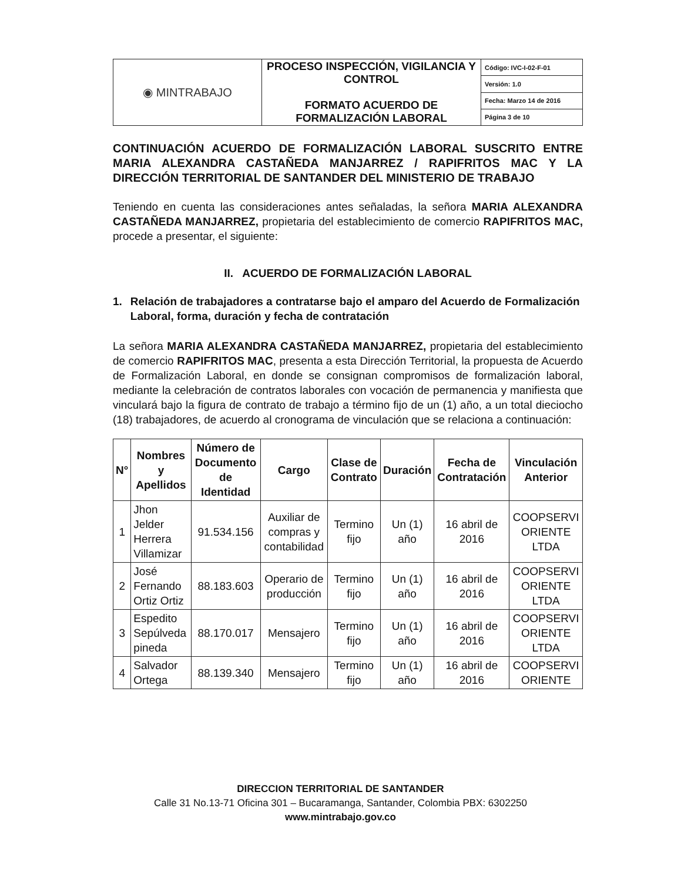| ◉ MINTRABAJO | PROCESO INSPECCIÓN, VIGILANCIA Y CONTROL FORMATO ACUERDO DE FORMALIZACIÓN LABORAL | Código: IVC-I-02-F-01 |
| | | Versión: 1.0 |
| | | Fecha: Marzo 14 de 2016 |
| | | Página 3 de 10 |
CONTINUACIÓN ACUERDO DE FORMALIZACIÓN LABORAL SUSCRITO ENTRE MARIA ALEXANDRA CASTAÑEDA MANJARREZ / RAPIFRITOS MAC Y LA DIRECCIÓN TERRITORIAL DE SANTANDER DEL MINISTERIO DE TRABAJO
Teniendo en cuenta las consideraciones antes señaladas, la señora MARIA ALEXANDRA CASTAÑEDA MANJARREZ, propietaria del establecimiento de comercio RAPIFRITOS MAC, procede a presentar, el siguiente:
II. ACUERDO DE FORMALIZACIÓN LABORAL
1. Relación de trabajadores a contratarse bajo el amparo del Acuerdo de Formalización Laboral, forma, duración y fecha de contratación
La señora MARIA ALEXANDRA CASTAÑEDA MANJARREZ, propietaria del establecimiento de comercio RAPIFRITOS MAC, presenta a esta Dirección Territorial, la propuesta de Acuerdo de Formalización Laboral, en donde se consignan compromisos de formalización laboral, mediante la celebración de contratos laborales con vocación de permanencia y manifiesta que vinculará bajo la figura de contrato de trabajo a término fijo de un (1) año, a un total dieciocho (18) trabajadores, de acuerdo al cronograma de vinculación que se relaciona a continuación:
| N° | Nombres y Apellidos | Número de Documento de Identidad | Cargo | Clase de Contrato | Duración | Fecha de Contratación | Vinculación Anterior |
| --- | --- | --- | --- | --- | --- | --- | --- |
| 1 | Jhon Jelder Herrera Villamizar | 91.534.156 | Auxiliar de compras y contabilidad | Termino fijo | Un (1) año | 16 abril de 2016 | COOPSERVI ORIENTE LTDA |
| 2 | José Fernando Ortiz Ortiz | 88.183.603 | Operario de producción | Termino fijo | Un (1) año | 16 abril de 2016 | COOPSERVI ORIENTE LTDA |
| 3 | Espedito Sepúlveda pineda | 88.170.017 | Mensajero | Termino fijo | Un (1) año | 16 abril de 2016 | COOPSERVI ORIENTE LTDA |
| 4 | Salvador Ortega | 88.139.340 | Mensajero | Termino fijo | Un (1) año | 16 abril de 2016 | COOPSERVI ORIENTE |
DIRECCION TERRITORIAL DE SANTANDER
Calle 31 No.13-71 Oficina 301 – Bucaramanga, Santander, Colombia PBX: 6302250
www.mintrabajo.gov.co